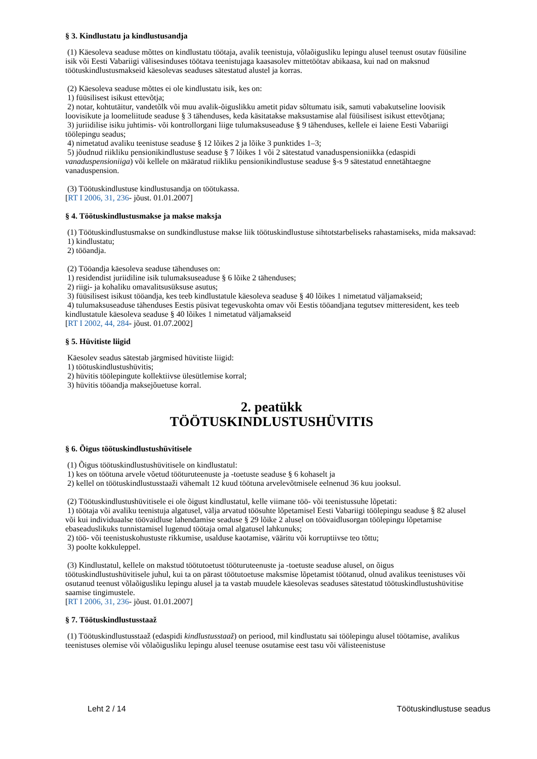§ 3. Kindlustatu ja kindlustusandja
(1) Käesoleva seaduse mõttes on kindlustatu töötaja, avalik teenistuja, võlaõigusliku lepingu alusel teenust osutav füüsiline isik või Eesti Vabariigi välisesinduses töötava teenistujaga kaasasolev mittetöötav abikaasa, kui nad on maksnud töötuskindlustusmakseid käesolevas seaduses sätestatud alustel ja korras.
(2) Käesoleva seaduse mõttes ei ole kindlustatu isik, kes on:
1) füüsilisest isikust ettevõtja;
2) notar, kohtutäitur, vandetõlk või muu avalik-õiguslikku ametit pidav sõltumatu isik, samuti vabakutseline loovisik loovisikute ja loomeliitude seaduse § 3 tähenduses, keda käsitatakse maksustamise alal füüsilisest isikust ettevõtjana;
3) juriidilise isiku juhtimis- või kontrollorgani liige tulumaksuseaduse § 9 tähenduses, kellele ei laiene Eesti Vabariigi töölepingu seadus;
4) nimetatud avaliku teenistuse seaduse § 12 lõikes 2 ja lõike 3 punktides 1–3;
5) jõudnud riikliku pensionikindlustuse seaduse § 7 lõikes 1 või 2 sätestatud vanaduspensioniikka (edaspidi vanaduspensioniiga) või kellele on määratud riikliku pensionikindlustuse seaduse §-s 9 sätestatud ennetähtaegne vanaduspension.
(3) Töötuskindlustuse kindlustusandja on töötukassa.
[RT I 2006, 31, 236- jõust. 01.01.2007]
§ 4. Töötuskindlustusmakse ja makse maksja
(1) Töötuskindlustusmakse on sundkindlustuse makse liik töötuskindlustuse sihtotstarbeliseks rahastamiseks, mida maksavad:
1) kindlustatu;
2) tööandja.
(2) Tööandja käesoleva seaduse tähenduses on:
1) residendist juriidiline isik tulumaksuseaduse § 6 lõike 2 tähenduses;
2) riigi- ja kohaliku omavalitsusüksuse asutus;
3) füüsilisest isikust tööandja, kes teeb kindlustatule käesoleva seaduse § 40 lõikes 1 nimetatud väljamakseid;
4) tulumaksuseaduse tähenduses Eestis püsivat tegevuskohta omav või Eestis tööandjana tegutsev mitteresident, kes teeb kindlustatule käesoleva seaduse § 40 lõikes 1 nimetatud väljamakseid
[RT I 2002, 44, 284- jõust. 01.07.2002]
§ 5. Hüvitiste liigid
Käesolev seadus sätestab järgmised hüvitiste liigid:
1) töötuskindlustushüvitis;
2) hüvitis töölepingute kollektiivse ülesütlemise korral;
3) hüvitis tööandja maksejõuetuse korral.
2. peatükk
TÖÖTUSKINDLUSTUSHÜVITIS
§ 6. Õigus töötuskindlustushüvitisele
(1) Õigus töötuskindlustushüvitisele on kindlustatul:
1) kes on töötuna arvele võetud tööturuteenuste ja -toetuste seaduse § 6 kohaselt ja
2) kellel on töötuskindlustusstaaži vähemalt 12 kuud töötuna arvelevõtmisele eelnenud 36 kuu jooksul.
(2) Töötuskindlustushüvitisele ei ole õigust kindlustatul, kelle viimane töö- või teenistussuhe lõpetati:
1) töötaja või avaliku teenistuja algatusel, välja arvatud töösuhte lõpetamisel Eesti Vabariigi töölepingu seaduse § 82 alusel või kui individuaalse töövaidluse lahendamise seaduse § 29 lõike 2 alusel on töövaidlusorgan töölepingu lõpetamise ebaseaduslikuks tunnistamisel lugenud töötaja omal algatusel lahkunuks;
2) töö- või teenistuskohustuste rikkumise, usalduse kaotamise, vääritu või korruptiivse teo tõttu;
3) poolte kokkuleppel.
(3) Kindlustatul, kellele on makstud töötutoetust tööturuteenuste ja -toetuste seaduse alusel, on õigus töötuskindlustushüvitisele juhul, kui ta on pärast töötutoetuse maksmise lõpetamist töötanud, olnud avalikus teenistuses või osutanud teenust võlaõigusliku lepingu alusel ja ta vastab muudele käesolevas seaduses sätestatud töötuskindlustushüvitise saamise tingimustele.
[RT I 2006, 31, 236- jõust. 01.01.2007]
§ 7. Töötuskindlustusstaaž
(1) Töötuskindlustusstaaž (edaspidi kindlustusstaaž) on periood, mil kindlustatu sai töölepingu alusel töötamise, avalikus teenistuses olemise või võlaõigusliku lepingu alusel teenuse osutamise eest tasu või välisteenistuse
Leht 2 / 14 Töötuskindlustuse seadus